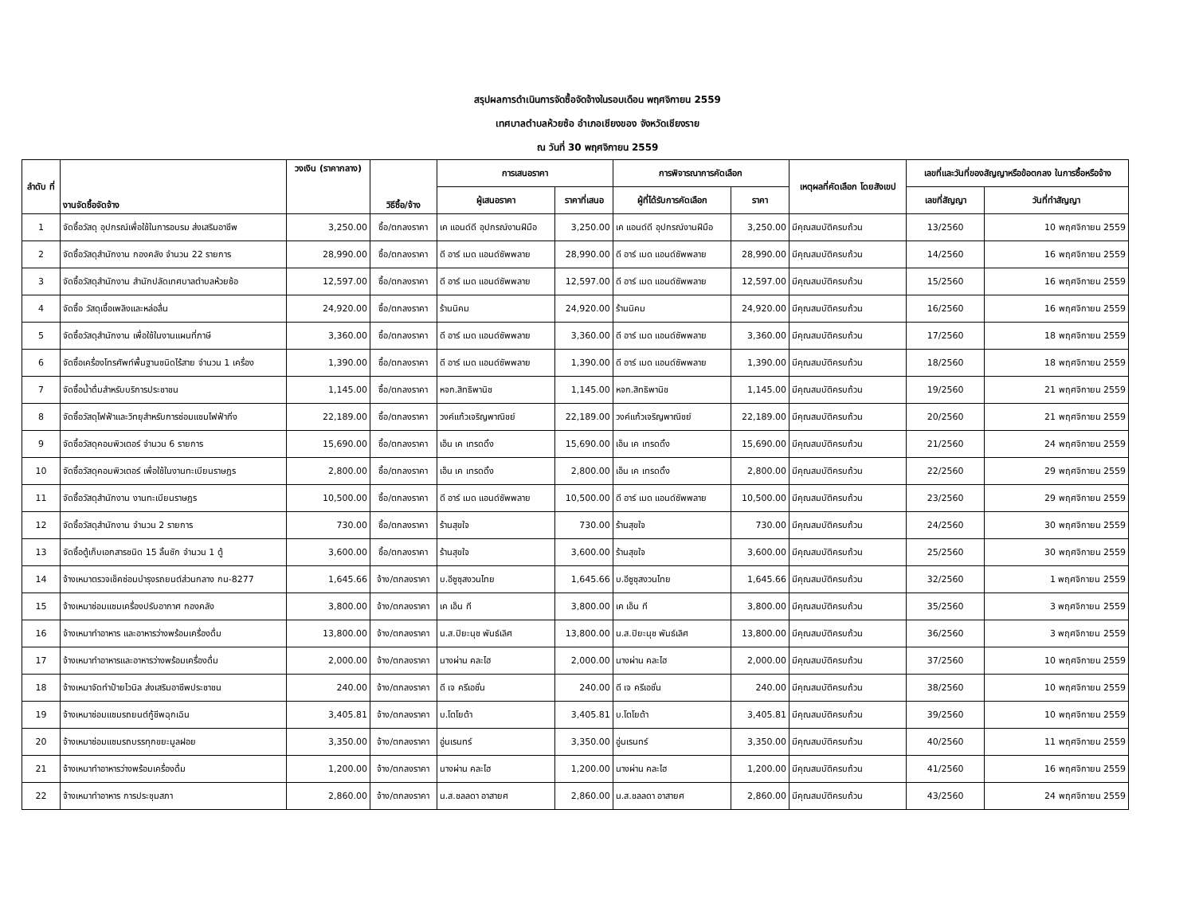สรุปผลการดำเนินการจัดซื้อจัดจ้างในรอบเดือน พฤศจิกายน 2559
เทศบาลตำบลห้วยซ้อ อำเภอเชียงของ จังหวัดเชียงราย
ณ วันที่ 30 พฤศจิกายน 2559
| ลำดับ ที่ | งานจัดซื้อจัดจ้าง | วงเงิน (ราคากลาง) | วิธีซื้อ/จ้าง | การเสนอราคา | | การพิจารณาการคัดเลือก | | เหตุผลที่คัดเลือก โดยสังเขป | เลขที่และวันที่ของสัญญาหรือข้อตกลง ในการซื้อหรือจ้าง | |
| --- | --- | --- | --- | --- | --- | --- | --- | --- | --- | --- |
| | | | | ผู้เสนอราคา | ราคาที่เสนอ | ผู้ที่ได้รับการคัดเลือก | ราคา | | เลขที่สัญญา | วันที่ทำสัญญา |
| 1 | จัดซื้อวัสดุ อุปกรณ์เพื่อใช้ในการอบรม ส่งเสริมอาชีพ | 3,250.00 | ซื้อ/ตกลงราคา | เค แอนด์ดี อุปกรณ์งานฝีมือ | 3,250.00 | เค แอนด์ดี อุปกรณ์งานฝีมือ | 3,250.00 | มีคุณสมบัติครบถ้วน | 13/2560 | 10 พฤศจิกายน 2559 |
| 2 | จัดซื้อวัสดุสำนักงาน กองคลัง จำนวน 22 รายการ | 28,990.00 | ซื้อ/ตกลงราคา | ดี อาร์ เมด แอนด์ซัพพลาย | 28,990.00 | ดี อาร์ เมด แอนด์ซัพพลาย | 28,990.00 | มีคุณสมบัติครบถ้วน | 14/2560 | 16 พฤศจิกายน 2559 |
| 3 | จัดซื้อวัสดุสำนักงาน สำนักปลัดเทศบาลตำบลห้วยซ้อ | 12,597.00 | ซื้อ/ตกลงราคา | ดี อาร์ เมด แอนด์ซัพพลาย | 12,597.00 | ดี อาร์ เมด แอนด์ซัพพลาย | 12,597.00 | มีคุณสมบัติครบถ้วน | 15/2560 | 16 พฤศจิกายน 2559 |
| 4 | จัดซื้อ วัสดุเชื้อเพลิงและหล่อลื่น | 24,920.00 | ซื้อ/ตกลงราคา | ร้านนิคม | 24,920.00 | ร้านนิคม | 24,920.00 | มีคุณสมบัติครบถ้วน | 16/2560 | 16 พฤศจิกายน 2559 |
| 5 | จัดซื้อวัสดุสำนักงาน เพื่อใช้ในงานแผนที่ภาษี | 3,360.00 | ซื้อ/ตกลงราคา | ดี อาร์ เมด แอนด์ซัพพลาย | 3,360.00 | ดี อาร์ เมด แอนด์ซัพพลาย | 3,360.00 | มีคุณสมบัติครบถ้วน | 17/2560 | 18 พฤศจิกายน 2559 |
| 6 | จัดซื้อเครื่องโทรศัพท์พื้นฐานชนิดไร้สาย จำนวน 1 เครื่อง | 1,390.00 | ซื้อ/ตกลงราคา | ดี อาร์ เมด แอนด์ซัพพลาย | 1,390.00 | ดี อาร์ เมด แอนด์ซัพพลาย | 1,390.00 | มีคุณสมบัติครบถ้วน | 18/2560 | 18 พฤศจิกายน 2559 |
| 7 | จัดซื้อน้ำดื่มสำหรับบริการประชาชน | 1,145.00 | ซื้อ/ตกลงราคา | หจก.สิทธิพานิช | 1,145.00 | หจก.สิทธิพานิช | 1,145.00 | มีคุณสมบัติครบถ้วน | 19/2560 | 21 พฤศจิกายน 2559 |
| 8 | จัดซื้อวัสดุไฟฟ้าและวิทยุสำหรับการซ่อมแซมไฟฟ้ากิ่ง | 22,189.00 | ซื้อ/ตกลงราคา | วงค์แก้วเจริญพาณิชย์ | 22,189.00 | วงค์แก้วเจริญพาณิชย์ | 22,189.00 | มีคุณสมบัติครบถ้วน | 20/2560 | 21 พฤศจิกายน 2559 |
| 9 | จัดซื้อวัสดุคอมพิวเตอร์ จำนวน 6 รายการ | 15,690.00 | ซื้อ/ตกลงราคา | เอ็น เค เทรดดิ้ง | 15,690.00 | เอ็น เค เทรดดิ้ง | 15,690.00 | มีคุณสมบัติครบถ้วน | 21/2560 | 24 พฤศจิกายน 2559 |
| 10 | จัดซื้อวัสดุคอมพิวเตอร์ เพื่อใช้ในงานทะเบียนราษฎร | 2,800.00 | ซื้อ/ตกลงราคา | เอ็น เค เทรดดิ้ง | 2,800.00 | เอ็น เค เทรดดิ้ง | 2,800.00 | มีคุณสมบัติครบถ้วน | 22/2560 | 29 พฤศจิกายน 2559 |
| 11 | จัดซื้อวัสดุสำนักงาน งานทะเบียนราษฎร | 10,500.00 | ซื้อ/ตกลงราคา | ดี อาร์ เมด แอนด์ซัพพลาย | 10,500.00 | ดี อาร์ เมด แอนด์ซัพพลาย | 10,500.00 | มีคุณสมบัติครบถ้วน | 23/2560 | 29 พฤศจิกายน 2559 |
| 12 | จัดซื้อวัสดุสำนักงาน จำนวน 2 รายการ | 730.00 | ซื้อ/ตกลงราคา | ร้านสุขใจ | 730.00 | ร้านสุขใจ | 730.00 | มีคุณสมบัติครบถ้วน | 24/2560 | 30 พฤศจิกายน 2559 |
| 13 | จัดซื้อตู้เก็บเอกสารชนิด 15 ลิ้นชัก จำนวน 1 ตู้ | 3,600.00 | ซื้อ/ตกลงราคา | ร้านสุขใจ | 3,600.00 | ร้านสุขใจ | 3,600.00 | มีคุณสมบัติครบถ้วน | 25/2560 | 30 พฤศจิกายน 2559 |
| 14 | จ้างเหมาตรวจเช็คซ่อมบำรุงรถยนต์ส่วนกลาง กน-8277 | 1,645.66 | จ้าง/ตกลงราคา | บ.อีซูซุสงวนไทย | 1,645.66 | บ.อีซูซุสงวนไทย | 1,645.66 | มีคุณสมบัติครบถ้วน | 32/2560 | 1 พฤศจิกายน 2559 |
| 15 | จ้างเหมาซ่อมแซมเครื่องปรับอากาศ กองคลัง | 3,800.00 | จ้าง/ตกลงราคา | เค เอ็น ที | 3,800.00 | เค เอ็น ที | 3,800.00 | มีคุณสมบัติครบถ้วน | 35/2560 | 3 พฤศจิกายน 2559 |
| 16 | จ้างเหมาทำอาหาร และอาหารว่างพร้อมเครื่องดื่ม | 13,800.00 | จ้าง/ตกลงราคา | น.ส.ปิยะนุช พันธ์เลิศ | 13,800.00 | น.ส.ปิยะนุช พันธ์เลิศ | 13,800.00 | มีคุณสมบัติครบถ้วน | 36/2560 | 3 พฤศจิกายน 2559 |
| 17 | จ้างเหมาทำอาหารและอาหารว่างพร้อมเครื่องดื่ม | 2,000.00 | จ้าง/ตกลงราคา | นางผ่าน คละไฮ | 2,000.00 | นางผ่าน คละไฮ | 2,000.00 | มีคุณสมบัติครบถ้วน | 37/2560 | 10 พฤศจิกายน 2559 |
| 18 | จ้างเหมาจัดทำป้ายไวนิล ส่งเสริมอาชีพประชาชน | 240.00 | จ้าง/ตกลงราคา | ดี เจ ครีเอชั่น | 240.00 | ดี เจ ครีเอชั่น | 240.00 | มีคุณสมบัติครบถ้วน | 38/2560 | 10 พฤศจิกายน 2559 |
| 19 | จ้างเหมาซ่อมแซมรถยนต์กู้ชีพฉุกเฉิน | 3,405.81 | จ้าง/ตกลงราคา | บ.โตโยต้า | 3,405.81 | บ.โตโยต้า | 3,405.81 | มีคุณสมบัติครบถ้วน | 39/2560 | 10 พฤศจิกายน 2559 |
| 20 | จ้างเหมาซ่อมแซมรถบรรทุกขยะมูลฝอย | 3,350.00 | จ้าง/ตกลงราคา | อู่นเรนทร์ | 3,350.00 | อู่นเรนทร์ | 3,350.00 | มีคุณสมบัติครบถ้วน | 40/2560 | 11 พฤศจิกายน 2559 |
| 21 | จ้างเหมาทำอาหารว่างพร้อมเครื่องดื่ม | 1,200.00 | จ้าง/ตกลงราคา | นางผ่าน คละไฮ | 1,200.00 | นางผ่าน คละไฮ | 1,200.00 | มีคุณสมบัติครบถ้วน | 41/2560 | 16 พฤศจิกายน 2559 |
| 22 | จ้างเหมาทำอาหาร การประชุมสภา | 2,860.00 | จ้าง/ตกลงราคา | น.ส.ชลลดา อาสายศ | 2,860.00 | น.ส.ชลลดา อาสายศ | 2,860.00 | มีคุณสมบัติครบถ้วน | 43/2560 | 24 พฤศจิกายน 2559 |